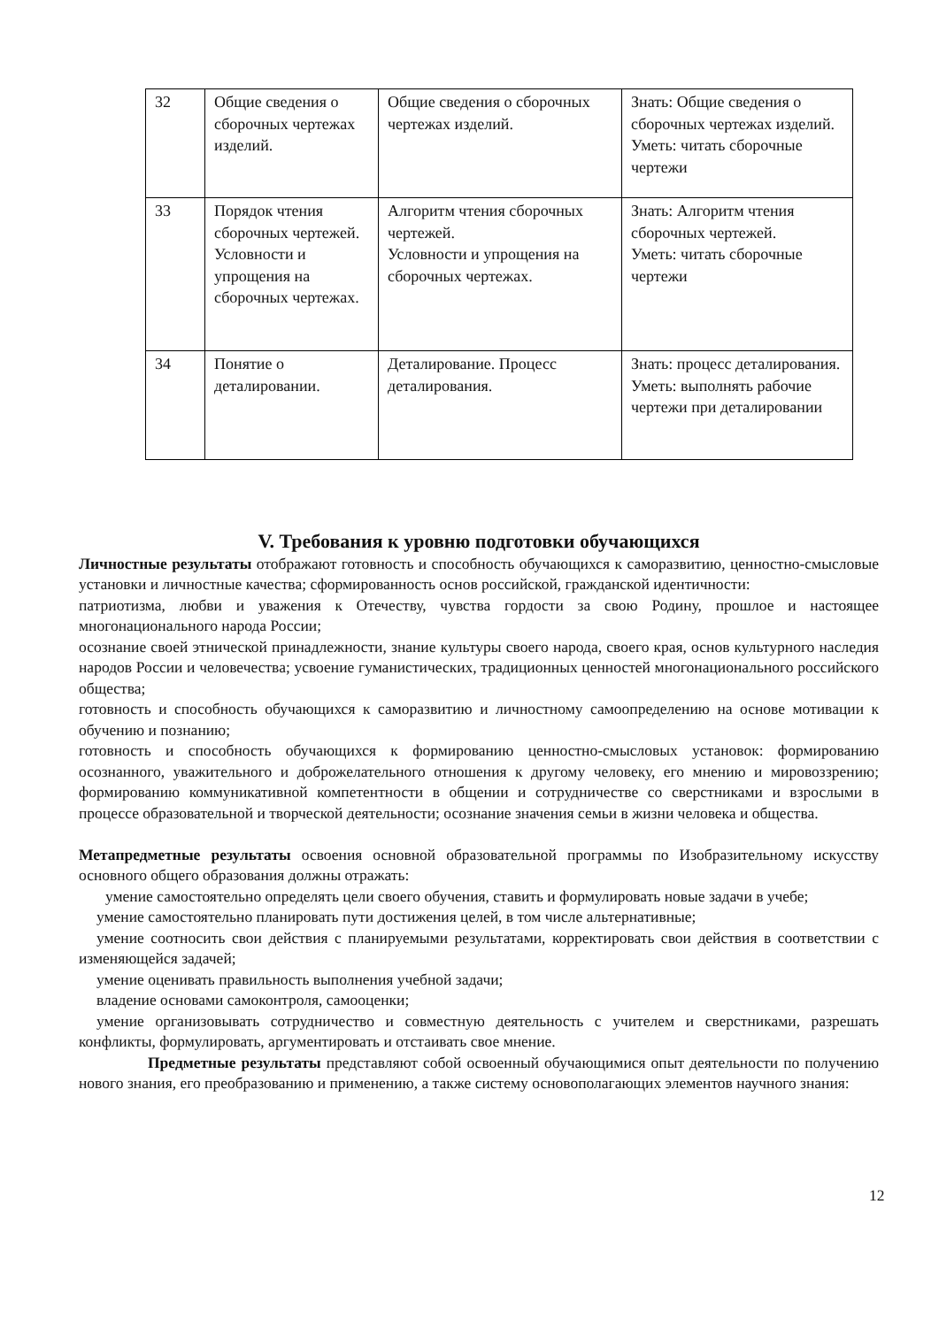| 32 | Общие сведения о сборочных чертежах изделий. | Общие сведения о сборочных чертежах изделий. | Знать: Общие сведения о сборочных чертежах изделий. Уметь: читать сборочные чертежи |
| 33 | Порядок чтения сборочных чертежей. Условности и упрощения на сборочных чертежах. | Алгоритм чтения сборочных чертежей. Условности и упрощения на сборочных чертежах. | Знать: Алгоритм чтения сборочных чертежей. Уметь: читать сборочные чертежи |
| 34 | Понятие о деталировании. | Деталирование. Процесс деталирования. | Знать: процесс деталирования. Уметь: выполнять рабочие чертежи при деталировании |
V. Требования к уровню подготовки обучающихся
Личностные результаты отображают готовность и способность обучающихся к саморазвитию, ценностно-смысловые установки и личностные качества; сформированность основ российской, гражданской идентичности:
патриотизма, любви и уважения к Отечеству, чувства гордости за свою Родину, прошлое и настоящее многонационального народа России;
осознание своей этнической принадлежности, знание культуры своего народа, своего края, основ культурного наследия народов России и человечества; усвоение гуманистических, традиционных ценностей многонационального российского общества;
готовность и способность обучающихся к саморазвитию и личностному самоопределению на основе мотивации к обучению и познанию;
готовность и способность обучающихся к формированию ценностно-смысловых установок: формированию осознанного, уважительного и доброжелательного отношения к другому человеку, его мнению и мировоззрению; формированию коммуникативной компетентности в общении и сотрудничестве со сверстниками и взрослыми в процессе образовательной и творческой деятельности; осознание значения семьи в жизни человека и общества.
Метапредметные результаты освоения основной образовательной программы по Изобразительному искусству основного общего образования должны отражать:
умение самостоятельно определять цели своего обучения, ставить и формулировать новые задачи в учебе;
умение самостоятельно планировать пути достижения целей, в том числе альтернативные;
умение соотносить свои действия с планируемыми результатами, корректировать свои действия в соответствии с изменяющейся задачей;
умение оценивать правильность выполнения учебной задачи;
владение основами самоконтроля, самооценки;
умение организовывать сотрудничество и совместную деятельность с учителем и сверстниками, разрешать конфликты, формулировать, аргументировать и отстаивать свое мнение.
Предметные результаты представляют собой освоенный обучающимися опыт деятельности по получению нового знания, его преобразованию и применению, а также систему основополагающих элементов научного знания:
12